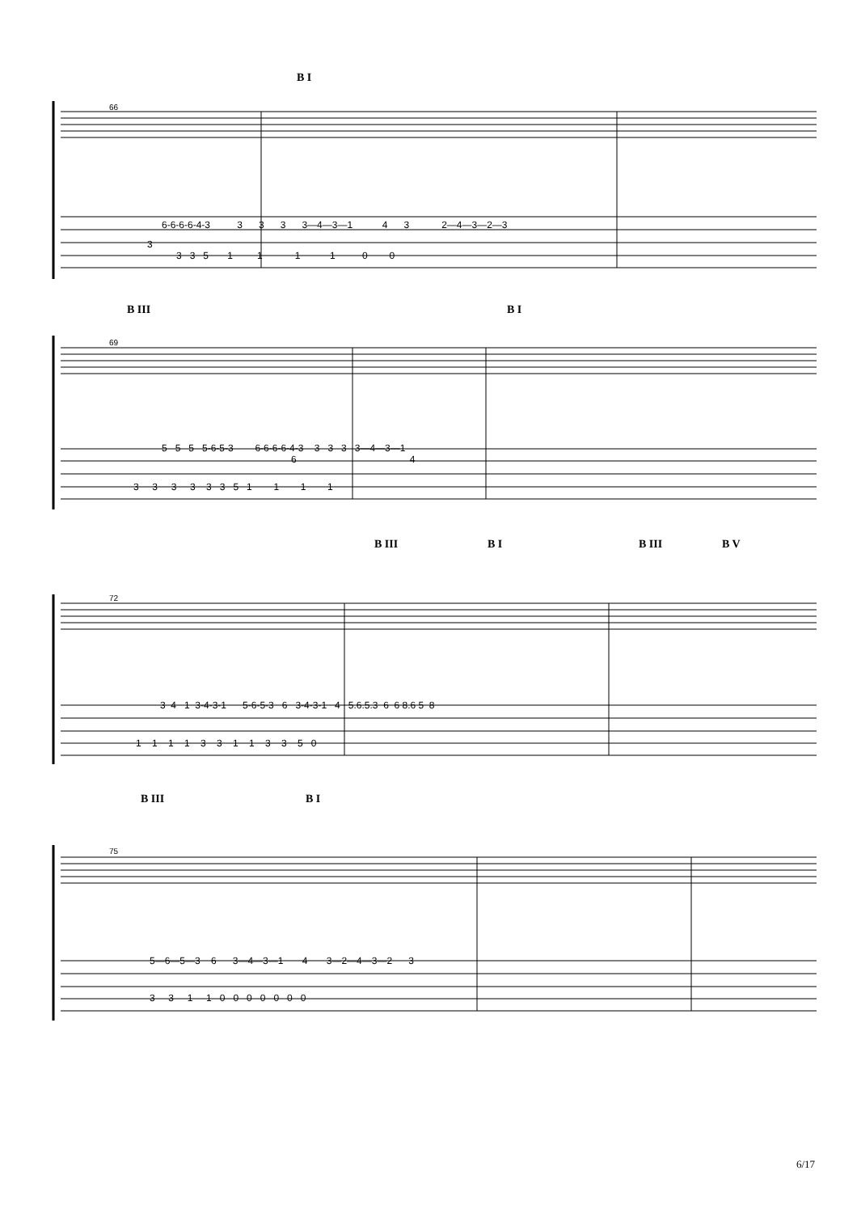B I
B III B I
B III B I B III B V
B III B I
66
69
72
75
6-6-6-6-4-3 3 3 3 3—4—3—1 4 3 2—4—3—2—3
3
3 3 5 1 1 1 1 0 0
5 5 5 5-6-5-3 6-6-6-6-4-3 3 3 3 3—4—3—1
6 4
3 3 3 3 3 3 5 1 1 1 1
3 4 1 3-4-3-1 5-6-5-3 6 3-4-3-1 4 5.6.5.3 6 6 8.6 5 8
1 1 1 1 3 3 1 1 3 3 5 0
5—6—5—3 6 3—4—3—1 4 3—2—4—3—2 3
3 3 1 1 0 0 0 0 0 0 0
6/17